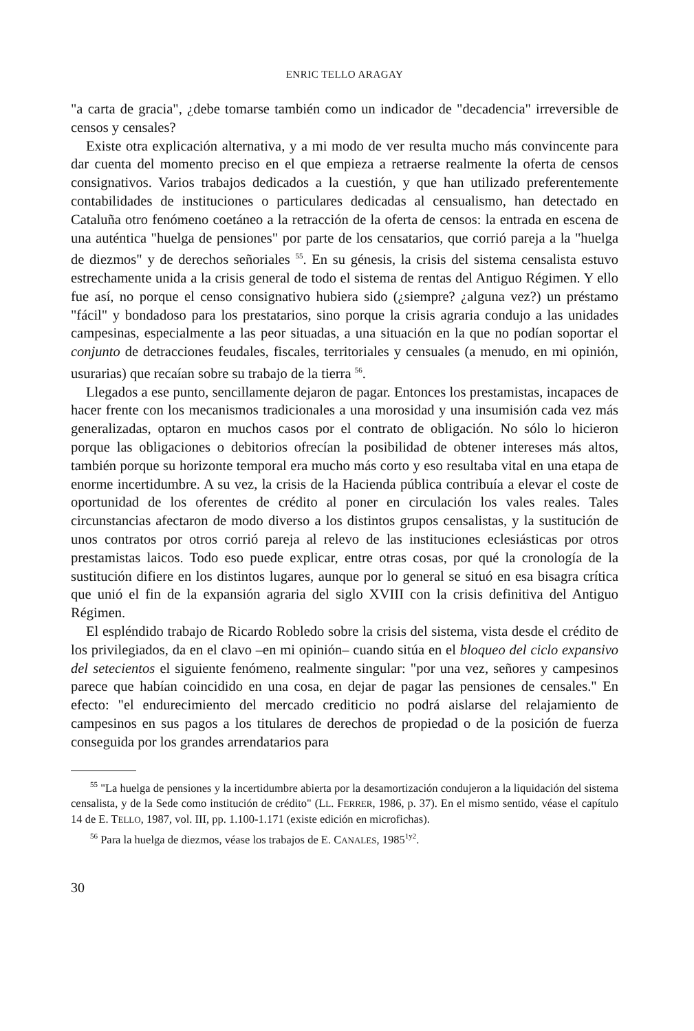ENRIC TELLO ARAGAY
"a carta de gracia", ¿debe tomarse también como un indicador de "decadencia" irreversible de censos y censales?
Existe otra explicación alternativa, y a mi modo de ver resulta mucho más convincente para dar cuenta del momento preciso en el que empieza a retraerse realmente la oferta de censos consignativos. Varios trabajos dedicados a la cuestión, y que han utilizado preferentemente contabilidades de instituciones o particulares dedicadas al censualismo, han detectado en Cataluña otro fenómeno coetáneo a la retracción de la oferta de censos: la entrada en escena de una auténtica "huelga de pensiones" por parte de los censatarios, que corrió pareja a la "huelga de diezmos" y de derechos señoriales <sup>55</sup>. En su génesis, la crisis del sistema censalista estuvo estrechamente unida a la crisis general de todo el sistema de rentas del Antiguo Régimen. Y ello fue así, no porque el censo consignativo hubiera sido (¿siempre? ¿alguna vez?) un préstamo "fácil" y bondadoso para los prestatarios, sino porque la crisis agraria condujo a las unidades campesinas, especialmente a las peor situadas, a una situación en la que no podían soportar el conjunto de detracciones feudales, fiscales, territoriales y censuales (a menudo, en mi opinión, usurarias) que recaían sobre su trabajo de la tierra <sup>56</sup>.
Llegados a ese punto, sencillamente dejaron de pagar. Entonces los prestamistas, incapaces de hacer frente con los mecanismos tradicionales a una morosidad y una insumisión cada vez más generalizadas, optaron en muchos casos por el contrato de obligación. No sólo lo hicieron porque las obligaciones o debitorios ofrecían la posibilidad de obtener intereses más altos, también porque su horizonte temporal era mucho más corto y eso resultaba vital en una etapa de enorme incertidumbre. A su vez, la crisis de la Hacienda pública contribuía a elevar el coste de oportunidad de los oferentes de crédito al poner en circulación los vales reales. Tales circunstancias afectaron de modo diverso a los distintos grupos censalistas, y la sustitución de unos contratos por otros corrió pareja al relevo de las instituciones eclesiásticas por otros prestamistas laicos. Todo eso puede explicar, entre otras cosas, por qué la cronología de la sustitución difiere en los distintos lugares, aunque por lo general se situó en esa bisagra crítica que unió el fin de la expansión agraria del siglo XVIII con la crisis definitiva del Antiguo Régimen.
El espléndido trabajo de Ricardo Robledo sobre la crisis del sistema, vista desde el crédito de los privilegiados, da en el clavo –en mi opinión– cuando sitúa en el bloqueo del ciclo expansivo del setecientos el siguiente fenómeno, realmente singular: "por una vez, señores y campesinos parece que habían coincidido en una cosa, en dejar de pagar las pensiones de censales." En efecto: "el endurecimiento del mercado crediticio no podrá aislarse del relajamiento de campesinos en sus pagos a los titulares de derechos de propiedad o de la posición de fuerza conseguida por los grandes arrendatarios para
<sup>55</sup> "La huelga de pensiones y la incertidumbre abierta por la desamortización condujeron a la liquidación del sistema censalista, y de la Sede como institución de crédito" (LL. FERRER, 1986, p. 37). En el mismo sentido, véase el capítulo 14 de E. TELLO, 1987, vol. III, pp. 1.100-1.171 (existe edición en microfichas).
<sup>56</sup> Para la huelga de diezmos, véase los trabajos de E. CANALES, 1985<sup>1y2</sup>.
30